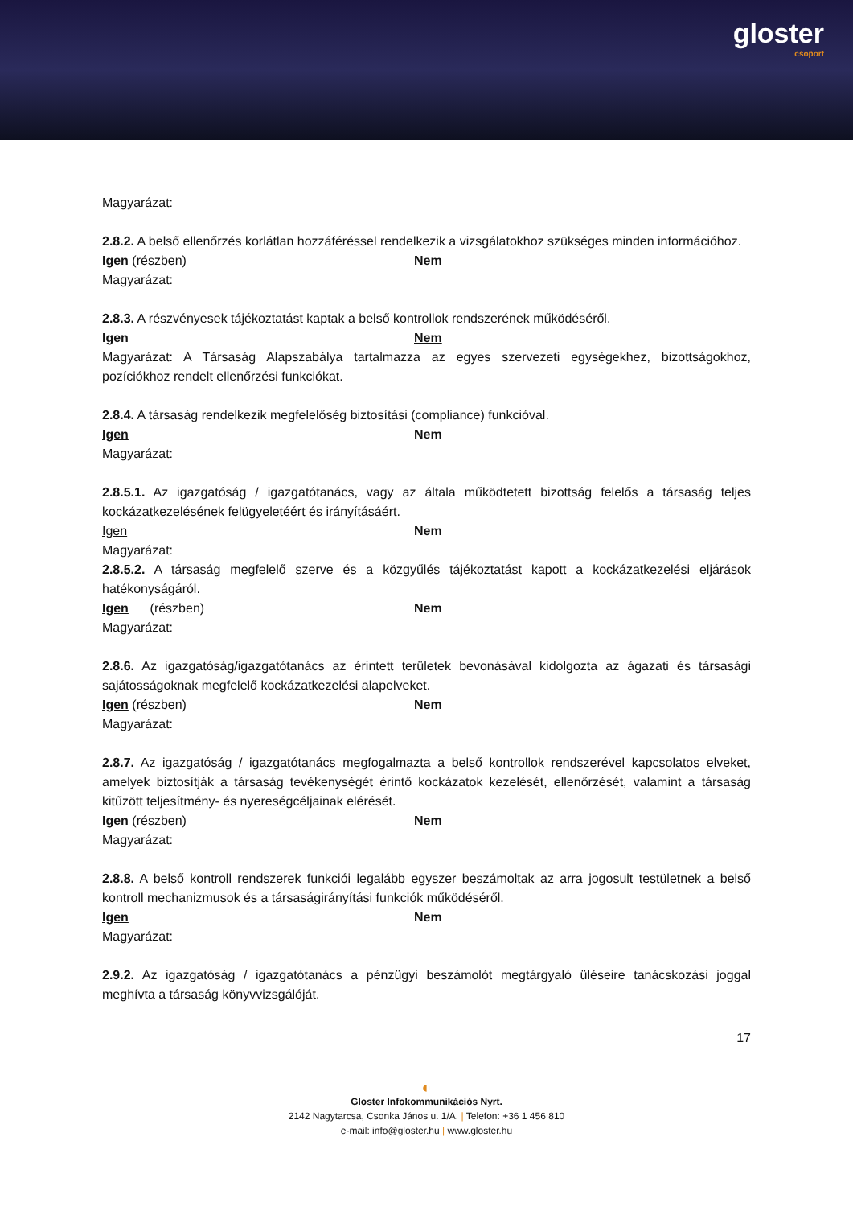gloster
csoport
Magyarázat:
2.8.2. A belső ellenőrzés korlátlan hozzáféréssel rendelkezik a vizsgálatokhoz szükséges minden információhoz.
Igen (részben) Nem
Magyarázat:
2.8.3. A részvényesek tájékoztatást kaptak a belső kontrollok rendszerének működéséről.
Igen Nem
Magyarázat: A Társaság Alapszabálya tartalmazza az egyes szervezeti egységekhez, bizottságokhoz, pozíciókhoz rendelt ellenőrzési funkciókat.
2.8.4. A társaság rendelkezik megfelelőség biztosítási (compliance) funkcióval.
Igen Nem
Magyarázat:
2.8.5.1. Az igazgatóság / igazgatótanács, vagy az általa működtetett bizottság felelős a társaság teljes kockázatkezelésének felügyeletéért és irányításáért.
Igen Nem
Magyarázat:
2.8.5.2. A társaság megfelelő szerve és a közgyűlés tájékoztatást kapott a kockázatkezelési eljárások hatékonyságáról.
Igen (részben) Nem
Magyarázat:
2.8.6. Az igazgatóság/igazgatótanács az érintett területek bevonásával kidolgozta az ágazati és társasági sajátosságoknak megfelelő kockázatkezelési alapelveket.
Igen (részben) Nem
Magyarázat:
2.8.7. Az igazgatóság / igazgatótanács megfogalmazta a belső kontrollok rendszerével kapcsolatos elveket, amelyek biztosítják a társaság tevékenységét érintő kockázatok kezelését, ellenőrzését, valamint a társaság kitűzött teljesítmény- és nyereségcéljainak elérését.
Igen (részben) Nem
Magyarázat:
2.8.8. A belső kontroll rendszerek funkciói legalább egyszer beszámoltak az arra jogosult testületnek a belső kontroll mechanizmusok és a társaságirányítási funkciók működéséről.
Igen Nem
Magyarázat:
2.9.2. Az igazgatóság / igazgatótanács a pénzügyi beszámolót megtárgyaló üléseire tanácskozási joggal meghívta a társaság könyvvizsgálóját.
17
◐
Gloster Infokommunikációs Nyrt.
2142 Nagytarcsa, Csonka János u. 1/A. | Telefon: +36 1 456 810
e-mail: info@gloster.hu | www.gloster.hu